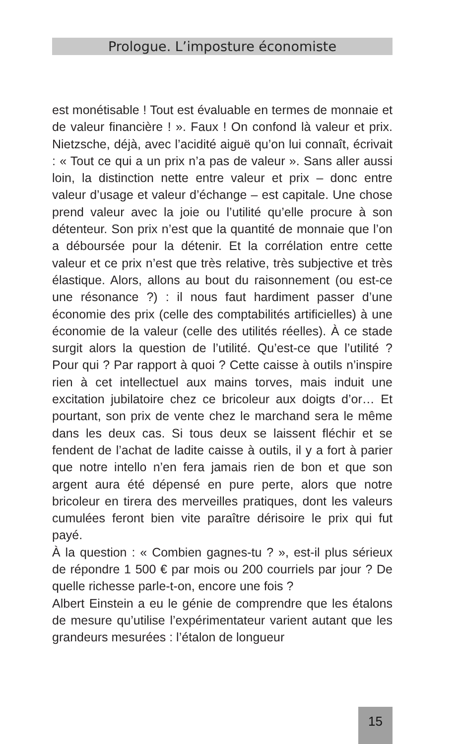Prologue. L’imposture économiste
est monétisable ! Tout est évaluable en termes de monnaie et de valeur financière ! ». Faux ! On confond là valeur et prix. Nietzsche, déjà, avec l’acidité aiguë qu’on lui connaît, écrivait : « Tout ce qui a un prix n’a pas de valeur ». Sans aller aussi loin, la distinction nette entre valeur et prix – donc entre valeur d’usage et valeur d’échange – est capitale. Une chose prend valeur avec la joie ou l’utilité qu’elle procure à son détenteur. Son prix n’est que la quantité de monnaie que l’on a déboursée pour la détenir. Et la corrélation entre cette valeur et ce prix n’est que très relative, très subjective et très élastique. Alors, allons au bout du raisonnement (ou est-ce une résonance ?) : il nous faut hardiment passer d’une économie des prix (celle des comptabilités artificielles) à une économie de la valeur (celle des utilités réelles). À ce stade surgit alors la question de l’utilité. Qu’est-ce que l’utilité ? Pour qui ? Par rapport à quoi ? Cette caisse à outils n’inspire rien à cet intellectuel aux mains torves, mais induit une excitation jubilatoire chez ce bricoleur aux doigts d’or… Et pourtant, son prix de vente chez le marchand sera le même dans les deux cas. Si tous deux se laissent fléchir et se fendent de l’achat de ladite caisse à outils, il y a fort à parier que notre intello n’en fera jamais rien de bon et que son argent aura été dépensé en pure perte, alors que notre bricoleur en tirera des merveilles pratiques, dont les valeurs cumulées feront bien vite paraître dérisoire le prix qui fut payé.
À la question : « Combien gagnes-tu ? », est-il plus sérieux de répondre 1 500 € par mois ou 200 courriels par jour ? De quelle richesse parle-t-on, encore une fois ?
Albert Einstein a eu le génie de comprendre que les étalons de mesure qu’utilise l’expérimentateur varient autant que les grandeurs mesurées : l’étalon de longueur
15